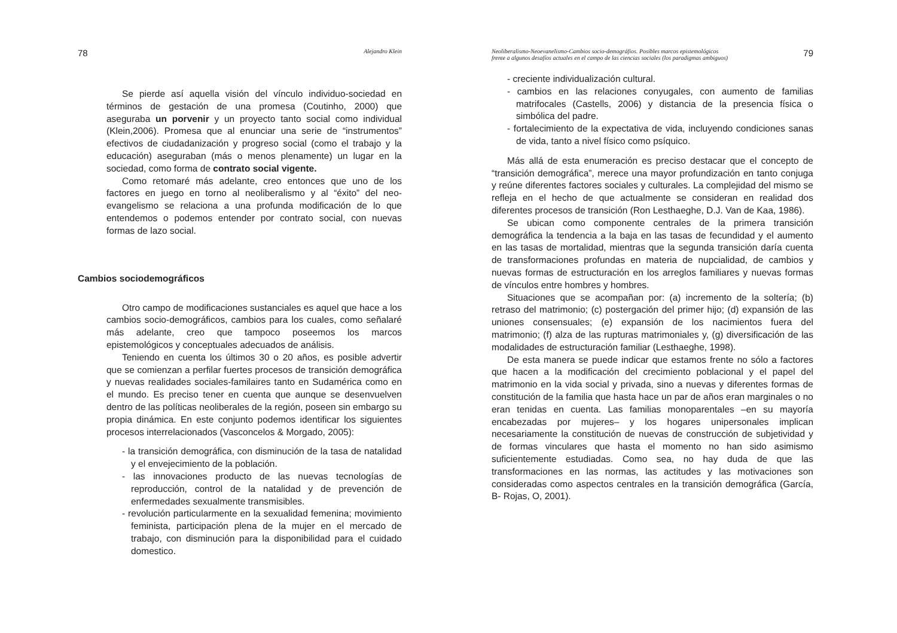78 Alejandro Klein
Se pierde así aquella visión del vínculo individuo-sociedad en términos de gestación de una promesa (Coutinho, 2000) que aseguraba un porvenir y un proyecto tanto social como individual (Klein,2006). Promesa que al enunciar una serie de “instrumentos” efectivos de ciudadanización y progreso social (como el trabajo y la educación) aseguraban (más o menos plenamente) un lugar en la sociedad, como forma de contrato social vigente.
Como retomaré más adelante, creo entonces que uno de los factores en juego en torno al neoliberalismo y al “éxito” del neo-evangelismo se relaciona a una profunda modificación de lo que entendemos o podemos entender por contrato social, con nuevas formas de lazo social.
Cambios sociodemográficos
Otro campo de modificaciones sustanciales es aquel que hace a los cambios socio-demográficos, cambios para los cuales, como señalaré más adelante, creo que tampoco poseemos los marcos epistemológicos y conceptuales adecuados de análisis.
Teniendo en cuenta los últimos 30 o 20 años, es posible advertir que se comienzan a perfilar fuertes procesos de transición demográfica y nuevas realidades sociales-familaires tanto en Sudamérica como en el mundo. Es preciso tener en cuenta que aunque se desenvuelven dentro de las políticas neoliberales de la región, poseen sin embargo su propia dinámica. En este conjunto podemos identificar los siguientes procesos interrelacionados (Vasconcelos & Morgado, 2005):
- la transición demográfica, con disminución de la tasa de natalidad y el envejecimiento de la población.
- las innovaciones producto de las nuevas tecnologías de reproducción, control de la natalidad y de prevención de enfermedades sexualmente transmisibles.
- revolución particularmente en la sexualidad femenina; movimiento feminista, participación plena de la mujer en el mercado de trabajo, con disminución para la disponibilidad para el cuidado domestico.
Neoliberalismo-Neoevanelismo-Cambios socio-demográfios. Posibles marcos epistemológicos
frente a algunos desafíos actuales en el campo de las ciencias sociales (los paradigmas ambiguos) 79
- creciente individualización cultural.
- cambios en las relaciones conyugales, con aumento de familias matrifocales (Castells, 2006) y distancia de la presencia física o simbólica del padre.
- fortalecimiento de la expectativa de vida, incluyendo condiciones sanas de vida, tanto a nivel físico como psíquico.
Más allá de esta enumeración es preciso destacar que el concepto de “transición demográfica”, merece una mayor profundización en tanto conjuga y reúne diferentes factores sociales y culturales. La complejidad del mismo se refleja en el hecho de que actualmente se consideran en realidad dos diferentes procesos de transición (Ron Lesthaeghe, D.J. Van de Kaa, 1986).
Se ubican como componente centrales de la primera transición demográfica la tendencia a la baja en las tasas de fecundidad y el aumento en las tasas de mortalidad, mientras que la segunda transición daría cuenta de transformaciones profundas en materia de nupcialidad, de cambios y nuevas formas de estructuración en los arreglos familiares y nuevas formas de vínculos entre hombres y hombres.
Situaciones que se acompañan por: (a) incremento de la soltería; (b) retraso del matrimonio; (c) postergación del primer hijo; (d) expansión de las uniones consensuales; (e) expansión de los nacimientos fuera del matrimonio; (f) alza de las rupturas matrimoniales y, (g) diversificación de las modalidades de estructuración familiar (Lesthaeghe, 1998).
De esta manera se puede indicar que estamos frente no sólo a factores que hacen a la modificación del crecimiento poblacional y el papel del matrimonio en la vida social y privada, sino a nuevas y diferentes formas de constitución de la familia que hasta hace un par de años eran marginales o no eran tenidas en cuenta. Las familias monoparentales –en su mayoría encabezadas por mujeres– y los hogares unipersonales implican necesariamente la constitución de nuevas de construcción de subjetividad y de formas vinculares que hasta el momento no han sido asimismo suficientemente estudiadas. Como sea, no hay duda de que las transformaciones en las normas, las actitudes y las motivaciones son consideradas como aspectos centrales en la transición demográfica (García, B- Rojas, O, 2001).